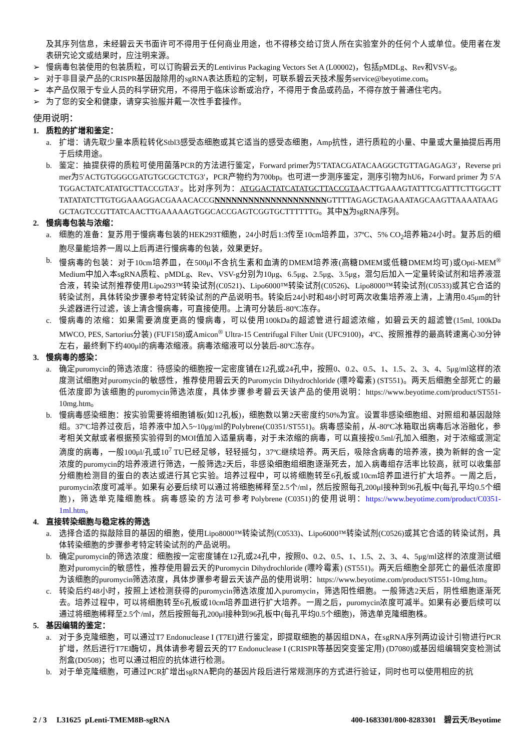及其序列信息，未经碧云天书面许可不得用于任何商业用途，也不得移交给订货人所在实验室外的任何个人或单位。使用者在发表研究论文或结果时，应注明来源。
➢ 慢病毒包装使用的包装质粒，可以订购碧云天的Lentivirus Packaging Vectors Set A (L00002)，包括pMDLg、Rev和VSV-g。
➢ 对于非目录产品的CRISPR基因敲除用的sgRNA表达质粒的定制，可联系碧云天技术服务service@beyotime.com。
➢ 本产品仅限于专业人员的科学研究用，不得用于临床诊断或治疗，不得用于食品或药品，不得存放于普通住宅内。
➢ 为了您的安全和健康，请穿实验服并戴一次性手套操作。
使用说明：
1. 质粒的扩增和鉴定：
a. 扩增：请先取少量本质粒转化Stbl3感受态细胞或其它适当的感受态细胞，Amp抗性，进行质粒的小量、中量或大量抽提后再用于后续用途。
b. 鉴定：抽提获得的质粒可使用菌落PCR的方法进行鉴定，Forward primer为5′TATACGATACAAGGCTGTTAGAGAG3′，Reverse primer为5′ACTGTGGGCGATGTGCGCTCTG3′，PCR产物约为700bp。也可进一步测序鉴定，测序引物为hU6，Forward primer 为 5′ATGGACTATCATATGCTTACCGTA3′。比对序列为：ATGGACTATCATATGCTTACCGTAACTTGAAAGTATTTCGATTTCTTGGCTTTATATATCTTGTGGAAAGGACGAAACACCGNNNNNNNNNNNNNNNNNNNNGTTTTAGAGCTAGAAATAGCAAGTTAAAATAAGGCTAGTCCGTTATCAACTTGAAAAAGTGGCACCGAGTCGGTGCTTTTTTG。其中N为sgRNA序列。
2. 慢病毒包装与浓缩：
a. 细胞的准备：复苏用于慢病毒包装的HEK293T细胞，24小时后1:3传至10cm培养皿，37ºC、5% CO<sub>2</sub>培养箱24小时。复苏后的细胞尽量能培养一周以上后再进行慢病毒的包装，效果更好。
b. 慢病毒的包装：对于10cm培养皿，在500μl不含抗生素和血清的DMEM培养液(高糖DMEM或低糖DMEM均可)或Opti-MEM<sup>®</sup> Medium中加入本sgRNA质粒、pMDLg、Rev、VSV-g分别为10μg、6.5μg、2.5μg、3.5μg，混匀后加入一定量转染试剂和培养液混合液，转染试剂推荐使用Lipo293™转染试剂(C0521)、Lipo6000™转染试剂(C0526)、Lipo8000™转染试剂(C0533)或其它合适的转染试剂，具体转染步骤参考特定转染试剂的产品说明书。转染后24小时和48小时可两次收集培养液上清，上清用0.45μm的针头滤器进行过滤，该上清含慢病毒，可直接使用。上清可分装后-80ºC冻存。
c. 慢病毒的浓缩：如果需要滴度更高的慢病毒，可以使用100kDa的超滤管进行超滤浓缩，如碧云天的超滤管(15ml, 100kDa MWCO, PES, Sartorius分装) (FUF158)或Amicon<sup>®</sup> Ultra-15 Centrifugal Filter Unit (UFC9100)，4ºC、按照推荐的最高转速离心30分钟左右，最终剩下约400μl的病毒浓缩液。病毒浓缩液可以分装后-80ºC冻存。
3. 慢病毒的感染：
a. 确定puromycin的筛选浓度：待感染的细胞按一定密度铺在12孔或24孔中，按照0、0.2、0.5、1、1.5、2、3、4、5μg/ml这样的浓度测试细胞对puromycin的敏感性，推荐使用碧云天的Puromycin Dihydrochloride (嘌呤霉素) (ST551)。两天后细胞全部死亡的最低浓度即为该细胞的puromycin筛选浓度，具体步骤参考碧云天该产品的使用说明：https://www.beyotime.com/product/ST551-10mg.htm。
b. 慢病毒感染细胞：按实验需要将细胞铺板(如12孔板)，细胞数以第2天密度约50%为宜。设置非感染细胞组、对照组和基因敲除组。37ºC培养过夜后，培养液中加入5~10μg/ml的Polybrene(C0351/ST551)。病毒感染前，从-80ºC冰箱取出病毒后冰浴融化，参考相关文献或者根据预实验得到的MOI值加入适量病毒，对于未浓缩的病毒，可以直接按0.5ml/孔加入细胞，对于浓缩或测定滴度的病毒，一般100μl/孔或10<sup>7</sup> TU已经足够，轻轻摇匀，37ºC继续培养。两天后，吸除含病毒的培养液，换为新鲜的含一定浓度的puromycin的培养液进行筛选，一般筛选2天后，非感染细胞组细胞逐渐死去，加入病毒组存活率比较高，就可以收集部分细胞检测目的蛋白的表达或进行其它实验。培养过程中，可以将细胞转至6孔板或10cm培养皿进行扩大培养。一周之后，puromycin浓度可减半。如果有必要后续可以通过将细胞稀释至2.5个/ml，然后按照每孔200μl接种到96孔板中(每孔平均0.5个细胞)，筛选单克隆细胞株。病毒感染的方法可参考Polybrene (C0351)的使用说明：https://www.beyotime.com/product/C0351-1ml.htm。
4. 直接转染细胞与稳定株的筛选
a. 选择合适的拟敲除目的基因的细胞，使用Lipo8000™转染试剂(C0533)、Lipo6000™转染试剂(C0526)或其它合适的转染试剂，具体转染细胞的步骤参考特定转染试剂的产品说明。
b. 确定puromycin的筛选浓度：细胞按一定密度铺在12孔或24孔中，按照0、0.2、0.5、1、1.5、2、3、4、5μg/ml这样的浓度测试细胞对puromycin的敏感性，推荐使用碧云天的Puromycin Dihydrochloride (嘌呤霉素) (ST551)。两天后细胞全部死亡的最低浓度即为该细胞的puromycin筛选浓度，具体步骤参考碧云天该产品的使用说明：https://www.beyotime.com/product/ST551-10mg.htm。
c. 转染后约48小时，按照上述检测获得的puromycin筛选浓度加入puromycin，筛选阳性细胞。一般筛选2天后，阴性细胞逐渐死去。培养过程中，可以将细胞转至6孔板或10cm培养皿进行扩大培养。一周之后，puromycin浓度可减半。如果有必要后续可以通过将细胞稀释至2.5个/ml，然后按照每孔200μl接种到96孔板中(每孔平均0.5个细胞)，筛选单克隆细胞株。
5. 基因编辑的鉴定：
a. 对于多克隆细胞，可以通过T7 Endonuclease I (T7EI)进行鉴定，即提取细胞的基因组DNA，在sgRNA序列两边设计引物进行PCR扩增，然后进行T7EI酶切，具体请参考碧云天的T7 Endonuclease I (CRISPR等基因突变鉴定用) (D7080)或基因组编辑突变检测试剂盒(D0508)；也可以通过相应的抗体进行检测。
b. 对于单克隆细胞，可通过PCR扩增出sgRNA靶向的基因片段后进行常规测序的方式进行验证，同时也可以使用相应的抗
2 / 3 L31625 pLenti-TMEM8B-sgRNA 400-1683301/800-8283301 碧云天/Beyotime